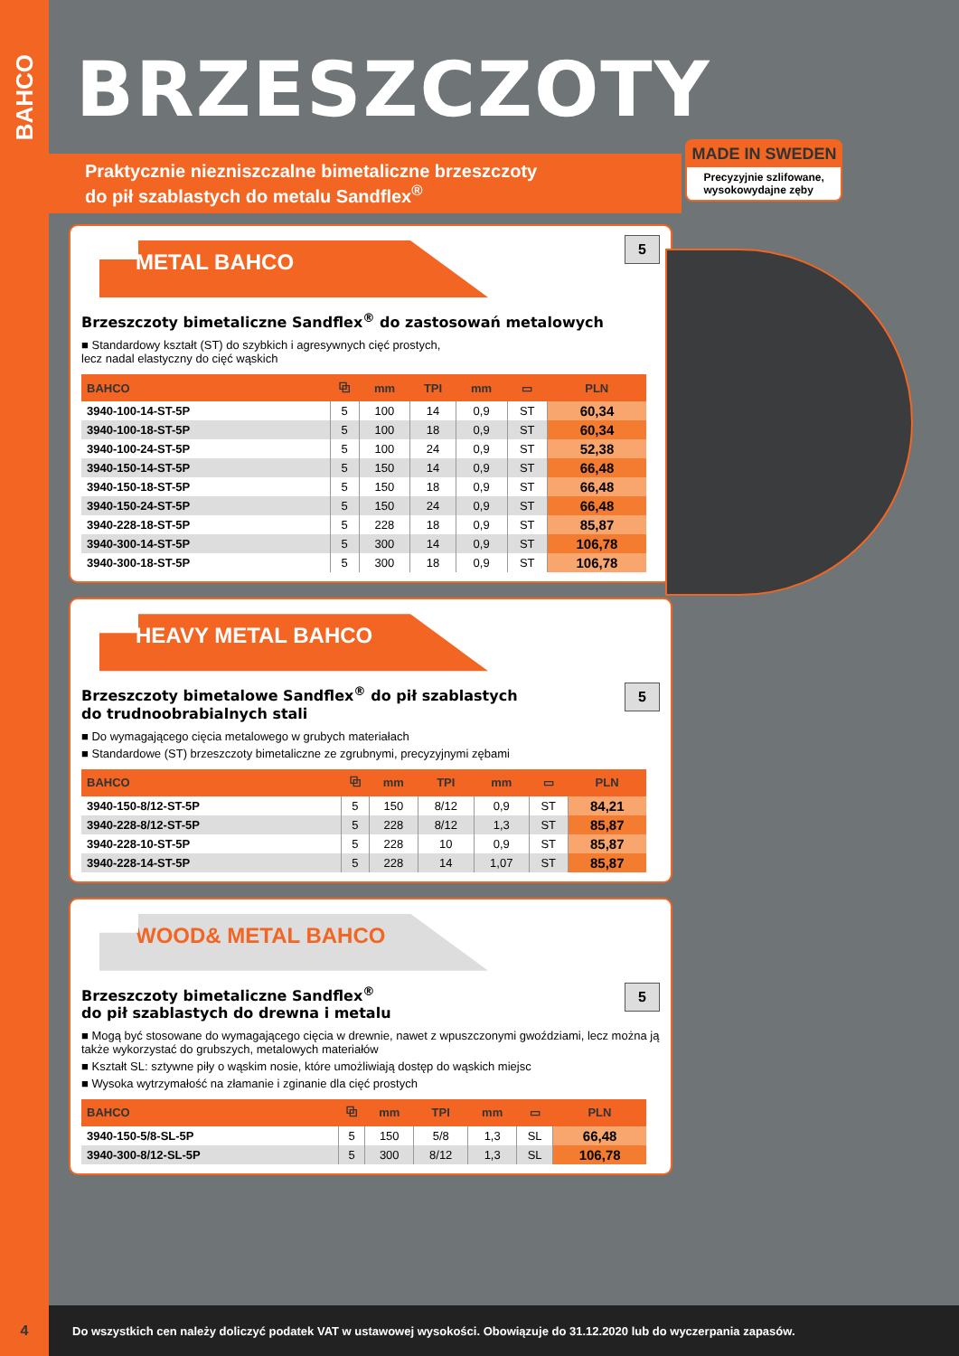BAHCO
BRZESZCZOTY
Praktycznie niezniszczalne bimetaliczne brzeszczoty
do pił szablastych do metalu Sandflex<sup>®</sup>
MADE IN SWEDEN Precyzyjnie szlifowane, wysokowydajne zęby
5
METAL BAHCO
Brzeszczoty bimetaliczne Sandflex<sup>®</sup> do zastosowań metalowych
■ Standardowy kształt (ST) do szybkich i agresywnych cięć prostych,
lecz nadal elastyczny do cięć wąskich
| BAHCO | ⧉ | mm | TPI | mm | ▭ | PLN |
| --- | --- | --- | --- | --- | --- | --- |
| 3940-100-14-ST-5P | 5 | 100 | 14 | 0,9 | ST | 60,34 |
| 3940-100-18-ST-5P | 5 | 100 | 18 | 0,9 | ST | 60,34 |
| 3940-100-24-ST-5P | 5 | 100 | 24 | 0,9 | ST | 52,38 |
| 3940-150-14-ST-5P | 5 | 150 | 14 | 0,9 | ST | 66,48 |
| 3940-150-18-ST-5P | 5 | 150 | 18 | 0,9 | ST | 66,48 |
| 3940-150-24-ST-5P | 5 | 150 | 24 | 0,9 | ST | 66,48 |
| 3940-228-18-ST-5P | 5 | 228 | 18 | 0,9 | ST | 85,87 |
| 3940-300-14-ST-5P | 5 | 300 | 14 | 0,9 | ST | 106,78 |
| 3940-300-18-ST-5P | 5 | 300 | 18 | 0,9 | ST | 106,78 |
HEAVY METAL BAHCO
5
Brzeszczoty bimetalowe Sandflex<sup>®</sup> do pił szablastych
do trudnoobrabialnych stali
■ Do wymagającego cięcia metalowego w grubych materiałach
■ Standardowe (ST) brzeszczoty bimetaliczne ze zgrubnymi, precyzyjnymi zębami
| BAHCO | ⧉ | mm | TPI | mm | ▭ | PLN |
| --- | --- | --- | --- | --- | --- | --- |
| 3940-150-8/12-ST-5P | 5 | 150 | 8/12 | 0,9 | ST | 84,21 |
| 3940-228-8/12-ST-5P | 5 | 228 | 8/12 | 1,3 | ST | 85,87 |
| 3940-228-10-ST-5P | 5 | 228 | 10 | 0,9 | ST | 85,87 |
| 3940-228-14-ST-5P | 5 | 228 | 14 | 1,07 | ST | 85,87 |
WOOD& METAL BAHCO
5
Brzeszczoty bimetaliczne Sandflex<sup>®</sup>
do pił szablastych do drewna i metalu
■ Mogą być stosowane do wymagającego cięcia w drewnie, nawet z wpuszczonymi gwoździami, lecz można ją także wykorzystać do grubszych, metalowych materiałów
■ Kształt SL: sztywne piły o wąskim nosie, które umożliwiają dostęp do wąskich miejsc
■ Wysoka wytrzymałość na złamanie i zginanie dla cięć prostych
| BAHCO | ⧉ | mm | TPI | mm | ▭ | PLN |
| --- | --- | --- | --- | --- | --- | --- |
| 3940-150-5/8-SL-5P | 5 | 150 | 5/8 | 1,3 | SL | 66,48 |
| 3940-300-8/12-SL-5P | 5 | 300 | 8/12 | 1,3 | SL | 106,78 |
4 Do wszystkich cen należy doliczyć podatek VAT w ustawowej wysokości. Obowiązuje do 31.12.2020 lub do wyczerpania zapasów.